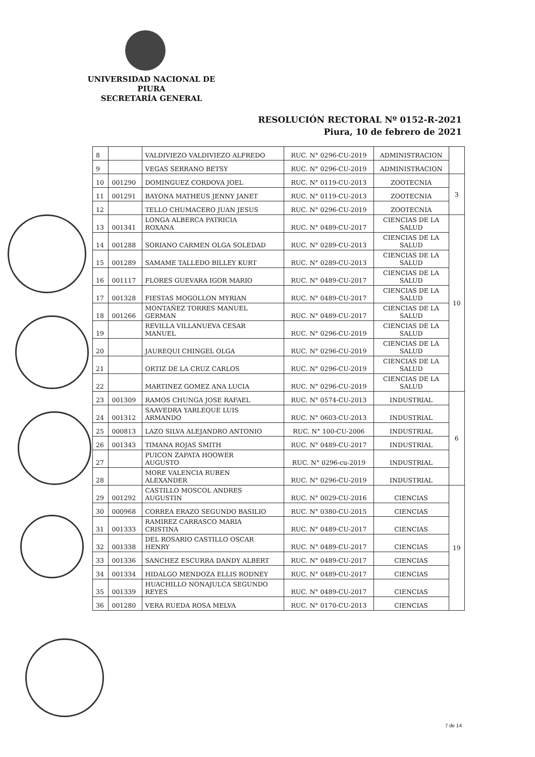UNIVERSIDAD NACIONAL DE PIURA
SECRETARÍA GENERAL
RESOLUCIÓN RECTORAL Nº 0152-R-2021
Piura, 10 de febrero de 2021
| 8 | | VALDIVIEZO VALDIVIEZO ALFREDO | RUC. N° 0296-CU-2019 | ADMINISTRACION | |
| 9 | | VEGAS SERRANO BETSY | RUC. N° 0296-CU-2019 | ADMINISTRACION | |
| 10 | 001290 | DOMINGUEZ CORDOVA JOEL | RUC. N° 0119-CU-2013 | ZOOTECNIA | 3 |
| 11 | 001291 | BAYONA MATHEUS JENNY JANET | RUC. N° 0119-CU-2013 | ZOOTECNIA | |
| 12 | | TELLO CHUMACERO JUAN JESUS | RUC. N° 0296-CU-2019 | ZOOTECNIA | |
| 13 | 001341 | LONGA ALBERCA PATRICIA ROXANA | RUC. N° 0489-CU-2017 | CIENCIAS DE LA SALUD | 10 |
| 14 | 001288 | SORIANO CARMEN OLGA SOLEDAD | RUC. N° 0289-CU-2013 | CIENCIAS DE LA SALUD | |
| 15 | 001289 | SAMAME TALLEDO BILLEY KURT | RUC. N° 0289-CU-2013 | CIENCIAS DE LA SALUD | |
| 16 | 001117 | FLORES GUEVARA IGOR MARIO | RUC. N° 0489-CU-2017 | CIENCIAS DE LA SALUD | |
| 17 | 001328 | FIESTAS MOGOLLON MYRIAN | RUC. N° 0489-CU-2017 | CIENCIAS DE LA SALUD | |
| 18 | 001266 | MONTAÑEZ TORRES MANUEL GERMAN | RUC. N° 0489-CU-2017 | CIENCIAS DE LA SALUD | |
| 19 | | REVILLA VILLANUEVA CESAR MANUEL | RUC. N° 0296-CU-2019 | CIENCIAS DE LA SALUD | |
| 20 | | JAUREQUI CHINGEL OLGA | RUC. N° 0296-CU-2019 | CIENCIAS DE LA SALUD | |
| 21 | | ORTIZ DE LA CRUZ CARLOS | RUC. N° 0296-CU-2019 | CIENCIAS DE LA SALUD | |
| 22 | | MARTINEZ GOMEZ ANA LUCIA | RUC. N° 0296-CU-2019 | CIENCIAS DE LA SALUD | |
| 23 | 001309 | RAMOS CHUNGA JOSE RAFAEL | RUC. N° 0574-CU-2013 | INDUSTRIAL | 6 |
| 24 | 001312 | SAAVEDRA YARLEQUE LUIS ARMANDO | RUC. N° 0603-CU-2013 | INDUSTRIAL | |
| 25 | 000813 | LAZO SILVA ALEJANDRO ANTONIO | RUC. N° 100-CU-2006 | INDUSTRIAL | |
| 26 | 001343 | TIMANA ROJAS SMITH | RUC. N° 0489-CU-2017 | INDUSTRIAL | |
| 27 | | PUICON ZAPATA HOOWER AUGUSTO | RUC. N° 0296-cu-2019 | INDUSTRIAL | |
| 28 | | MORE VALENCIA RUBEN ALEXANDER | RUC. N° 0296-CU-2019 | INDUSTRIAL | |
| 29 | 001292 | CASTILLO MOSCOL ANDRES AUGUSTIN | RUC. N° 0029-CU-2016 | CIENCIAS | 19 |
| 30 | 000968 | CORREA ERAZO SEGUNDO BASILIO | RUC. N° 0380-CU-2015 | CIENCIAS | |
| 31 | 001333 | RAMIREZ CARRASCO MARIA CRISTINA | RUC. N° 0489-CU-2017 | CIENCIAS | |
| 32 | 001338 | DEL ROSARIO CASTILLO OSCAR HENRY | RUC. N° 0489-CU-2017 | CIENCIAS | |
| 33 | 001336 | SANCHEZ ESCURRA DANDY ALBERT | RUC. N° 0489-CU-2017 | CIENCIAS | |
| 34 | 001334 | HIDALGO MENDOZA ELLIS RODNEY | RUC. N° 0489-CU-2017 | CIENCIAS | |
| 35 | 001339 | HUACHILLO NONAJULCA SEGUNDO REYES | RUC. N° 0489-CU-2017 | CIENCIAS | |
| 36 | 001280 | VERA RUEDA ROSA MELVA | RUC. N° 0170-CU-2013 | CIENCIAS | |
7 de 14